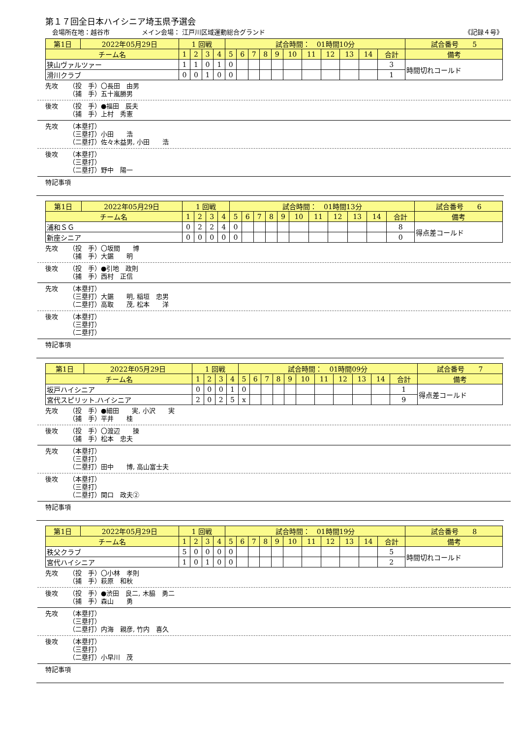第１７回全日本ハイシニア埼玉県予選会
会場所在地：越谷市　　　　　メイン会場： 江戸川区域運動総合グランド 《記録４号》
| 第1日 | 2022年05月29日 | 1 回戦 | | | | 試合時間： 01時間10分 | | | | | | | | | | | 試合番号 5 |
| チーム名 | | 1 | 2 | 3 | 4 | 5 | 6 | 7 | 8 | 9 | 10 | 11 | 12 | 13 | 14 | 合計 | 備考 |
| 狭山ヴァルツァー | | 1 | 1 | 0 | 1 | 0 | | | | | | | | | | 3 | 時間切れコールド |
| 滑川クラブ | | 0 | 0 | 1 | 0 | 0 | | | | | | | | | | 1 | |
先攻 （投　手）〇長田　由男
（捕　手）五十嵐勝男
後攻 （投　手）●福田　辰夫
（捕　手）上村　秀憲
先攻 （本塁打）
（三塁打）小田　　浩
（二塁打）佐々木益男, 小田　　浩
後攻 （本塁打）
（三塁打）
（二塁打）野中　陽一
特記事項
| 第1日 | 2022年05月29日 | 1 回戦 | | | | 試合時間： 01時間13分 | | | | | | | | | | | 試合番号 6 |
| チーム名 | | 1 | 2 | 3 | 4 | 5 | 6 | 7 | 8 | 9 | 10 | 11 | 12 | 13 | 14 | 合計 | 備考 |
| 浦和ＳＧ | | 0 | 2 | 2 | 4 | 0 | | | | | | | | | | 8 | 得点差コールド |
| 新座シニア | | 0 | 0 | 0 | 0 | 0 | | | | | | | | | | 0 | |
先攻 （投　手）〇坂間　　博
（捕　手）大鋸　　明
後攻 （投　手）●引地　政則
（捕　手）西村　正信
先攻 （本塁打）
（三塁打）大鋸　　明, 稲垣　忠男
（二塁打）高取　　茂, 松本　　洋
後攻 （本塁打）
（三塁打）
（二塁打）
特記事項
| 第1日 | 2022年05月29日 | 1 回戦 | | | | 試合時間： 01時間09分 | | | | | | | | | | | 試合番号 7 |
| チーム名 | | 1 | 2 | 3 | 4 | 5 | 6 | 7 | 8 | 9 | 10 | 11 | 12 | 13 | 14 | 合計 | 備考 |
| 坂戸ハイシニア | | 0 | 0 | 0 | 1 | 0 | | | | | | | | | | 1 | 得点差コールド |
| 宮代スピリット.ハイシニア | | 2 | 0 | 2 | 5 | x | | | | | | | | | | 9 | |
先攻 （投　手）●細田　　実, 小沢　　実
（捕　手）平井　　桂
後攻 （投　手）〇渡辺　　操
（捕　手）松本　忠夫
先攻 （本塁打）
（三塁打）
（二塁打）田中　　博, 高山富士夫
後攻 （本塁打）
（三塁打）
（二塁打）関口　政夫②
特記事項
| 第1日 | 2022年05月29日 | 1 回戦 | | | | 試合時間： 01時間19分 | | | | | | | | | | | 試合番号 8 |
| チーム名 | | 1 | 2 | 3 | 4 | 5 | 6 | 7 | 8 | 9 | 10 | 11 | 12 | 13 | 14 | 合計 | 備考 |
| 秩父クラブ | | 5 | 0 | 0 | 0 | 0 | | | | | | | | | | 5 | 時間切れコールド |
| 宮代ハイシニア | | 1 | 0 | 1 | 0 | 0 | | | | | | | | | | 2 | |
先攻 （投　手）〇小林　孝則
（捕　手）萩原　和秋
後攻 （投　手）●渋田　良二, 木脇　勇二
（捕　手）森山　　勇
先攻 （本塁打）
（三塁打）
（二塁打）内海　親彦, 竹内　喜久
後攻 （本塁打）
（三塁打）
（二塁打）小早川　茂
特記事項